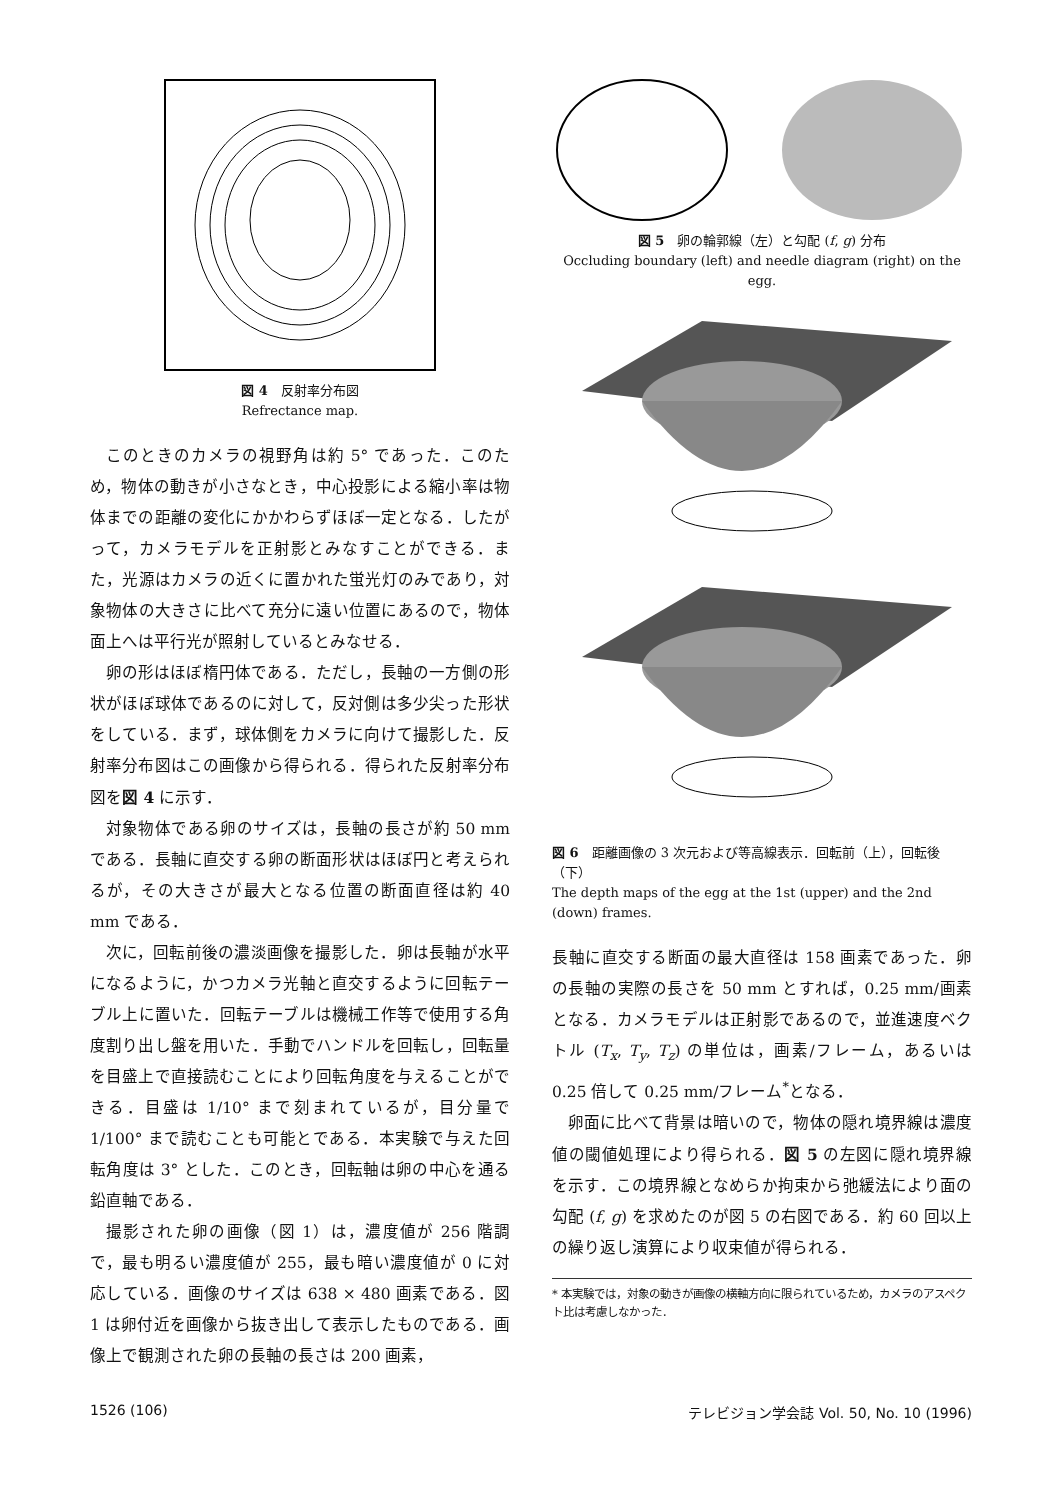図 4　反射率分布図
Refrectance map.
このときのカメラの視野角は約 5° であった．このため，物体の動きが小さなとき，中心投影による縮小率は物体までの距離の変化にかかわらずほぼ一定となる．したがって，カメラモデルを正射影とみなすことができる．また，光源はカメラの近くに置かれた蛍光灯のみであり，対象物体の大きさに比べて充分に遠い位置にあるので，物体面上へは平行光が照射しているとみなせる．
卵の形はほぼ楕円体である．ただし，長軸の一方側の形状がほぼ球体であるのに対して，反対側は多少尖った形状をしている．まず，球体側をカメラに向けて撮影した．反射率分布図はこの画像から得られる．得られた反射率分布図を図 4 に示す．
対象物体である卵のサイズは，長軸の長さが約 50 mm である．長軸に直交する卵の断面形状はほぼ円と考えられるが，その大きさが最大となる位置の断面直径は約 40 mm である．
次に，回転前後の濃淡画像を撮影した．卵は長軸が水平になるように，かつカメラ光軸と直交するように回転テーブル上に置いた．回転テーブルは機械工作等で使用する角度割り出し盤を用いた．手動でハンドルを回転し，回転量を目盛上で直接読むことにより回転角度を与えることができる．目盛は 1/10° まで刻まれているが，目分量で 1/100° まで読むことも可能とである．本実験で与えた回転角度は 3° とした．このとき，回転軸は卵の中心を通る鉛直軸である．
撮影された卵の画像（図 1）は，濃度値が 256 階調で，最も明るい濃度値が 255，最も暗い濃度値が 0 に対応している．画像のサイズは 638 × 480 画素である．図 1 は卵付近を画像から抜き出して表示したものである．画像上で観測された卵の長軸の長さは 200 画素，
図 5　卵の輪郭線（左）と勾配 (f, g) 分布
Occluding boundary (left) and needle diagram (right) on the egg.
図 6　距離画像の 3 次元および等高線表示．回転前（上），回転後（下）
The depth maps of the egg at the 1st (upper) and the 2nd (down) frames.
長軸に直交する断面の最大直径は 158 画素であった．卵の長軸の実際の長さを 50 mm とすれば，0.25 mm/画素となる．カメラモデルは正射影であるので，並進速度ベクトル (T<sub>x</sub>, T<sub>y</sub>, T<sub>z</sub>) の単位は，画素/フレーム，あるいは 0.25 倍して 0.25 mm/フレーム<sup>*</sup>となる．
卵面に比べて背景は暗いので，物体の隠れ境界線は濃度値の閾値処理により得られる．図 5 の左図に隠れ境界線を示す．この境界線となめらか拘束から弛緩法により面の勾配 (f, g) を求めたのが図 5 の右図である．約 60 回以上の繰り返し演算により収束値が得られる．
* 本実験では，対象の動きが画像の横軸方向に限られているため，カメラのアスペクト比は考慮しなかった．
1526 (106) テレビジョン学会誌 Vol. 50, No. 10 (1996)